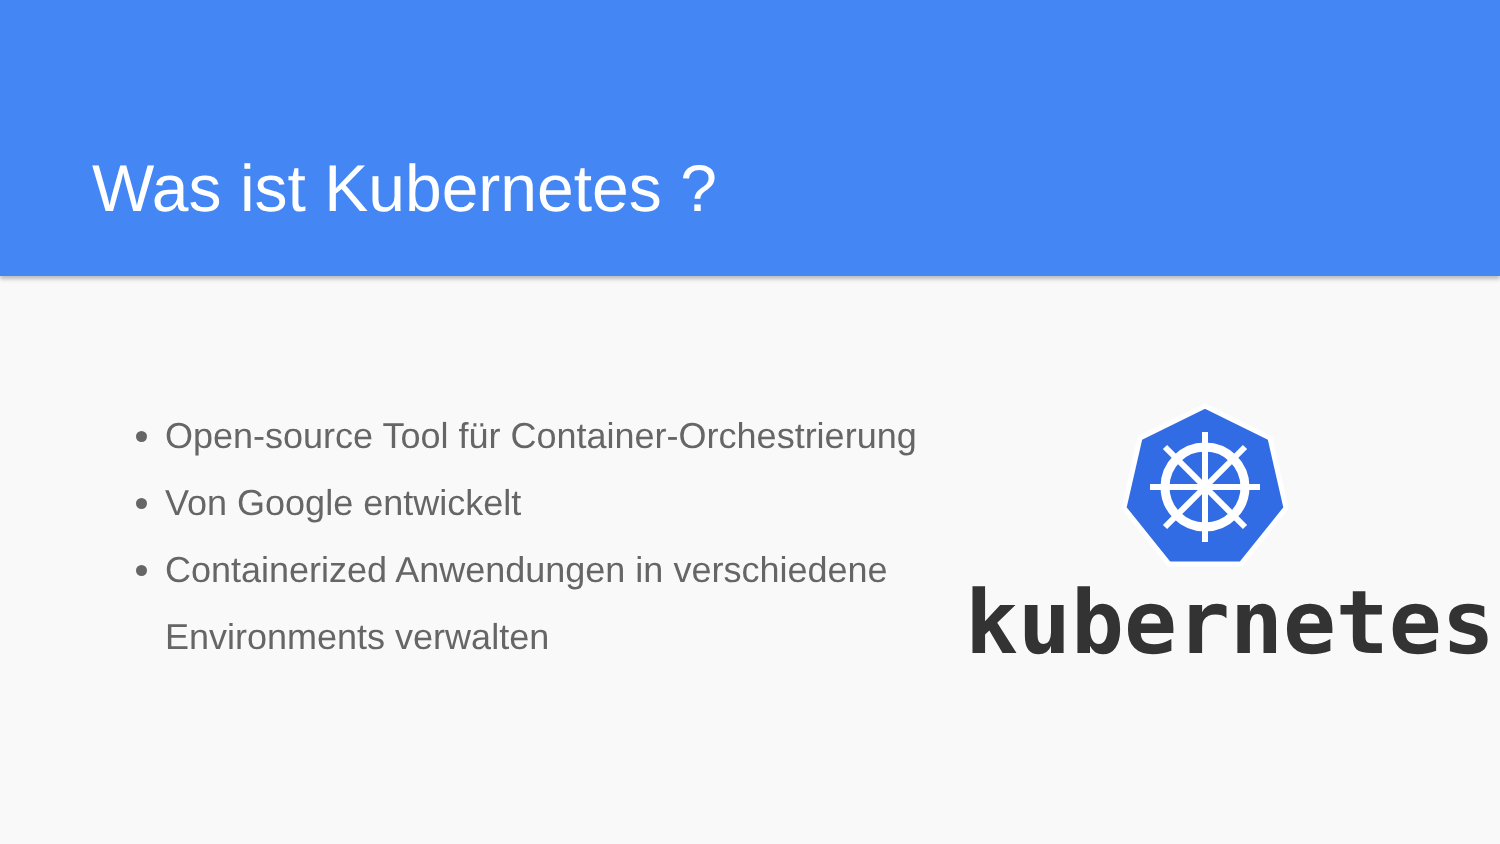Was ist Kubernetes ?
Open-source Tool für Container-Orchestrierung
Von Google entwickelt
Containerized Anwendungen in verschiedene Environments verwalten
kubernetes